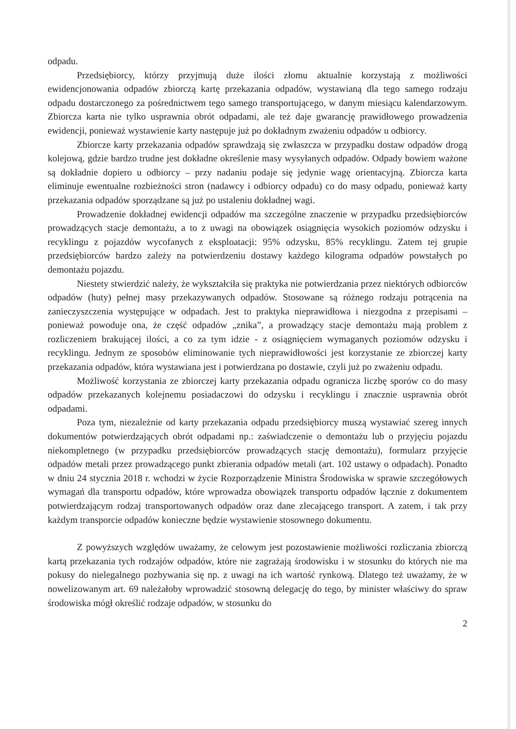odpadu.
Przedsiębiorcy, którzy przyjmują duże ilości złomu aktualnie korzystają z możliwości ewidencjonowania odpadów zbiorczą kartę przekazania odpadów, wystawianą dla tego samego rodzaju odpadu dostarczonego za pośrednictwem tego samego transportującego, w danym miesiącu kalendarzowym. Zbiorcza karta nie tylko usprawnia obrót odpadami, ale też daje gwarancję prawidłowego prowadzenia ewidencji, ponieważ wystawienie karty następuje już po dokładnym zważeniu odpadów u odbiorcy.
Zbiorcze karty przekazania odpadów sprawdzają się zwłaszcza w przypadku dostaw odpadów drogą kolejową, gdzie bardzo trudne jest dokładne określenie masy wysyłanych odpadów. Odpady bowiem ważone są dokładnie dopiero u odbiorcy – przy nadaniu podaje się jedynie wagę orientacyjną. Zbiorcza karta eliminuje ewentualne rozbieżności stron (nadawcy i odbiorcy odpadu) co do masy odpadu, ponieważ karty przekazania odpadów sporządzane są już po ustaleniu dokładnej wagi.
Prowadzenie dokładnej ewidencji odpadów ma szczególne znaczenie w przypadku przedsiębiorców prowadzących stacje demontażu, a to z uwagi na obowiązek osiągnięcia wysokich poziomów odzysku i recyklingu z pojazdów wycofanych z eksploatacji: 95% odzysku, 85% recyklingu. Zatem tej grupie przedsiębiorców bardzo zależy na potwierdzeniu dostawy każdego kilograma odpadów powstałych po demontażu pojazdu.
Niestety stwierdzić należy, że wykształciła się praktyka nie potwierdzania przez niektórych odbiorców odpadów (huty) pełnej masy przekazywanych odpadów. Stosowane są różnego rodzaju potrącenia na zanieczyszczenia występujące w odpadach. Jest to praktyka nieprawidłowa i niezgodna z przepisami – ponieważ powoduje ona, że część odpadów „znika”, a prowadzący stacje demontażu mają problem z rozliczeniem brakującej ilości, a co za tym idzie - z osiągnięciem wymaganych poziomów odzysku i recyklingu. Jednym ze sposobów eliminowanie tych nieprawidłowości jest korzystanie ze zbiorczej karty przekazania odpadów, która wystawiana jest i potwierdzana po dostawie, czyli już po zważeniu odpadu.
Możliwość korzystania ze zbiorczej karty przekazania odpadu ogranicza liczbę sporów co do masy odpadów przekazanych kolejnemu posiadaczowi do odzysku i recyklingu i znacznie usprawnia obrót odpadami.
Poza tym, niezależnie od karty przekazania odpadu przedsiębiorcy muszą wystawiać szereg innych dokumentów potwierdzających obrót odpadami np.: zaświadczenie o demontażu lub o przyjęciu pojazdu niekompletnego (w przypadku przedsiębiorców prowadzących stację demontażu), formularz przyjęcie odpadów metali przez prowadzącego punkt zbierania odpadów metali (art. 102 ustawy o odpadach). Ponadto w dniu 24 stycznia 2018 r. wchodzi w życie Rozporządzenie Ministra Środowiska w sprawie szczegółowych wymagań dla transportu odpadów, które wprowadza obowiązek transportu odpadów łącznie z dokumentem potwierdzającym rodzaj transportowanych odpadów oraz dane zlecającego transport. A zatem, i tak przy każdym transporcie odpadów konieczne będzie wystawienie stosownego dokumentu.
Z powyższych względów uważamy, że celowym jest pozostawienie możliwości rozliczania zbiorczą kartą przekazania tych rodzajów odpadów, które nie zagrażają środowisku i w stosunku do których nie ma pokusy do nielegalnego pozbywania się np. z uwagi na ich wartość rynkową. Dlatego też uważamy, że w nowelizowanym art. 69 należałoby wprowadzić stosowną delegację do tego, by minister właściwy do spraw środowiska mógł określić rodzaje odpadów, w stosunku do
2